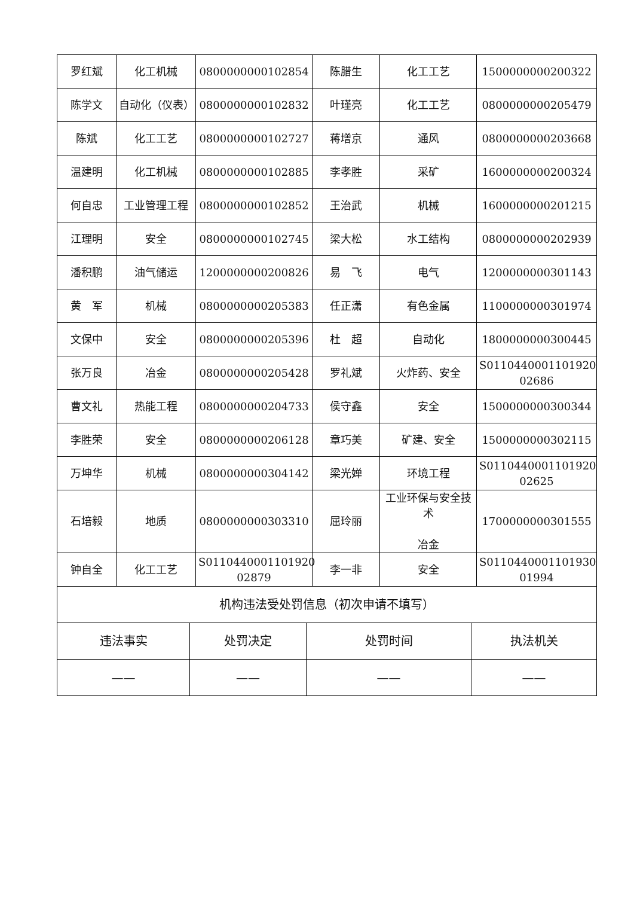| 罗红斌 | 化工机械 | 0800000000102854 | 陈腊生 | 化工工艺 | 1500000000200322 |
| 陈学文 | 自动化（仪表） | 0800000000102832 | 叶瑾亮 | 化工工艺 | 0800000000205479 |
| 陈斌 | 化工工艺 | 0800000000102727 | 蒋增京 | 通风 | 0800000000203668 |
| 温建明 | 化工机械 | 0800000000102885 | 李孝胜 | 采矿 | 1600000000200324 |
| 何自忠 | 工业管理工程 | 0800000000102852 | 王治武 | 机械 | 1600000000201215 |
| 江理明 | 安全 | 0800000000102745 | 梁大松 | 水工结构 | 0800000000202939 |
| 潘积鹏 | 油气储运 | 1200000000200826 | 易 飞 | 电气 | 1200000000301143 |
| 黄 军 | 机械 | 0800000000205383 | 任正潇 | 有色金属 | 1100000000301974 |
| 文保中 | 安全 | 0800000000205396 | 杜 超 | 自动化 | 1800000000300445 |
| 张万良 | 冶金 | 0800000000205428 | 罗礼斌 | 火炸药、安全 | S0110440001101920 02686 |
| 曹文礼 | 热能工程 | 0800000000204733 | 侯守鑫 | 安全 | 1500000000300344 |
| 李胜荣 | 安全 | 0800000000206128 | 章巧美 | 矿建、安全 | 1500000000302115 |
| 万坤华 | 机械 | 0800000000304142 | 梁光婵 | 环境工程 | S0110440001101920 02625 |
| 石培毅 | 地质 | 0800000000303310 | 屈玲丽 | 工业环保与安全技术 冶金 | 1700000000301555 |
| 钟自全 | 化工工艺 | S0110440001101920 02879 | 李一非 | 安全 | S0110440001101930 01994 |
| 机构违法受处罚信息（初次申请不填写） | | | |
| 违法事实 | 处罚决定 | 处罚时间 | 执法机关 |
| —— | —— | —— | —— |